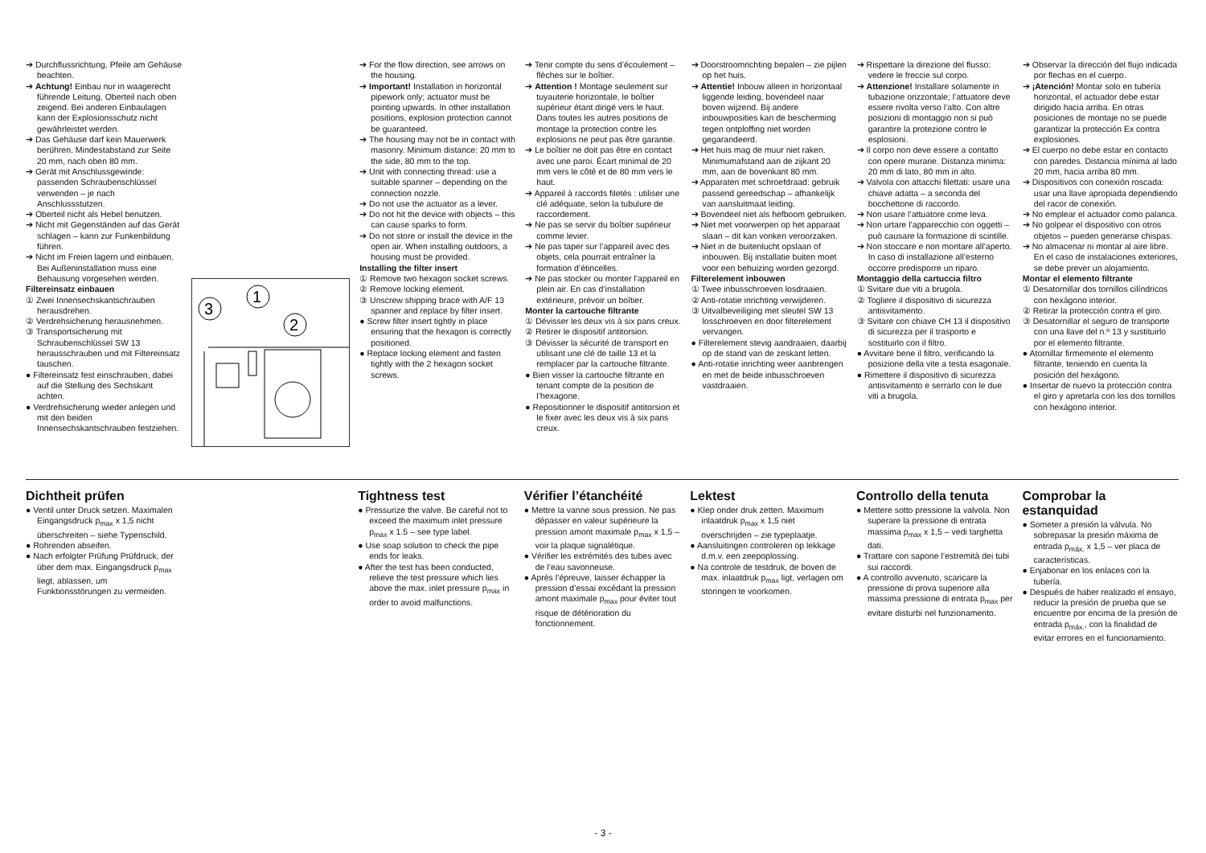➔ Durchflussrichtung, Pfeile am Gehäuse beachten.
➔ Achtung! Einbau nur in waagerecht führende Leitung, Oberteil nach oben zeigend. Bei anderen Einbaulagen kann der Explosionsschutz nicht gewährleistet werden.
➔ Das Gehäuse darf kein Mauerwerk berühren. Mindestabstand zur Seite 20 mm, nach oben 80 mm.
➔ Gerät mit Anschlussgewinde: passenden Schraubenschlüssel verwenden – je nach Anschlussstutzen.
➔ Oberteil nicht als Hebel benutzen.
➔ Nicht mit Gegenständen auf das Gerät schlagen – kann zur Funkenbildung führen.
➔ Nicht im Freien lagern und einbauen. Bei Außeninstallation muss eine Behausung vorgesehen werden.
Filtereinsatz einbauen
① Zwei Innensechskantschrauben herausdrehen.
② Verdrehsicherung herausnehmen.
③ Transportsicherung mit Schraubenschlüssel SW 13 herausschrauben und mit Filtereinsatz tauschen.
● Filtereinsatz fest einschrauben, dabei auf die Stellung des Sechskant achten.
● Verdrehsicherung wieder anlegen und mit den beiden Innensechskantschrauben festziehen.
3
1
2
➔ For the flow direction, see arrows on the housing.
➔ Important! Installation in horizontal pipework only; actuator must be pointing upwards. In other installation positions, explosion protection cannot be guaranteed.
➔ The housing may not be in contact with masonry. Minimum distance: 20 mm to the side, 80 mm to the top.
➔ Unit with connecting thread: use a suitable spanner – depending on the connection nozzle.
➔ Do not use the actuator as a lever.
➔ Do not hit the device with objects – this can cause sparks to form.
➔ Do not store or install the device in the open air. When installing outdoors, a housing must be provided.
Installing the filter insert
① Remove two hexagon socket screws.
② Remove locking element.
③ Unscrew shipping brace with A/F 13 spanner and replace by filter insert.
● Screw filter insert tightly in place ensuring that the hexagon is correctly positioned.
● Replace locking element and fasten tightly with the 2 hexagon socket screws.
➔ Tenir compte du sens d’écoulement – flèches sur le boîtier.
➔ Attention ! Montage seulement sur tuyauterie horizontale, le boîtier supérieur étant dirigé vers le haut. Dans toutes les autres positions de montage la protection contre les explosions ne peut pas être garantie.
➔ Le boîtier ne doit pas être en contact avec une paroi. Écart minimal de 20 mm vers le côté et de 80 mm vers le haut.
➔ Appareil à raccords filetés : utiliser une clé adéquate, selon la tubulure de raccordement.
➔ Ne pas se servir du boîtier supérieur comme levier.
➔ Ne pas taper sur l’appareil avec des objets, cela pourrait entraîner la formation d’étincelles.
➔ Ne pas stocker ou monter l’appareil en plein air. En cas d’installation extérieure, prévoir un boîtier.
Monter la cartouche filtrante
① Dévisser les deux vis à six pans creux.
② Retirer le dispositif antitorsion.
③ Dévisser la sécurité de transport en utilisant une clé de taille 13 et la remplacer par la cartouche filtrante.
● Bien visser la cartouche filtrante en tenant compte de la position de l’hexagone.
● Repositionner le dispositif antitorsion et le fixer avec les deux vis à six pans creux.
➔ Doorstroomrichting bepalen – zie pijlen op het huis.
➔ Attentie! Inbouw alleen in horizontaal liggende leiding, bovendeel naar boven wijzend. Bij andere inbouwposities kan de bescherming tegen ontploffing niet worden gegarandeerd.
➔ Het huis mag de muur niet raken. Minimumafstand aan de zijkant 20 mm, aan de bovenkant 80 mm.
➔ Apparaten met schroefdraad: gebruik passend gereedschap – afhankelijk van aansluitmaat leiding.
➔ Bovendeel niet als hefboom gebruiken.
➔ Niet met voorwerpen op het apparaat slaan – dit kan vonken veroorzaken.
➔ Niet in de buitenlucht opslaan of inbouwen. Bij installatie buiten moet voor een behuizing worden gezorgd.
Filterelement inbouwen
① Twee inbusschroeven losdraaien.
② Anti-rotatie inrichting verwijderen.
③ Uitvalbeveiliging met sleutel SW 13 losschroeven en door filterelement vervangen.
● Filterelement stevig aandraaien, daarbij op de stand van de zeskant letten.
● Anti-rotatie inrichting weer aanbrengen en met de beide inbusschroeven vastdraaien.
➔ Rispettare la direzione del flusso: vedere le freccie sul corpo.
➔ Attenzione! Installare solamente in tubazione orizzontale; l’attuatore deve essere rivolta verso l’alto. Con altre posizioni di montaggio non si può garantire la protezione contro le esplosioni.
➔ Il corpo non deve essere a contatto con opere murarie. Distanza minima: 20 mm di lato, 80 mm in alto.
➔ Valvola con attacchi filettati: usare una chiave adatta – a seconda del bocchettone di raccordo.
➔ Non usare l’attuatore come leva.
➔ Non urtare l’apparecchio con oggetti – può causare la formazione di scintille.
➔ Non stoccare e non montare all’aperto. In caso di installazione all’esterno occorre predisporre un riparo.
Montaggio della cartuccia filtro
① Svitare due viti a brugola.
② Togliere il dispositivo di sicurezza antisvitamento.
③ Svitare con chiave CH 13 il dispositivo di sicurezza per il trasporto e sostituirlo con il filtro.
● Avvitare bene il filtro, verificando la posizione della vite a testa esagonale.
● Rimettere il dispositivo di sicurezza antisvitamento e serrarlo con le due viti a brugola.
➔ Observar la dirección del flujo indicada por flechas en el cuerpo.
➔ ¡Atención! Montar solo en tubería horizontal, el actuador debe estar dirigido hacia arriba. En otras posiciones de montaje no se puede garantizar la protección Ex contra explosiones.
➔ El cuerpo no debe estar en contacto con paredes. Distancia mínima al lado 20 mm, hacia arriba 80 mm.
➔ Dispositivos con conexión roscada: usar una llave apropiada dependiendo del racor de conexión.
➔ No emplear el actuador como palanca.
➔ No golpear el dispositivo con otros objetos – pueden generarse chispas.
➔ No almacenar ni montar al aire libre. En el caso de instalaciones exteriores, se debe prever un alojamiento.
Montar el elemento filtrante
① Desatornillar dos tornillos cilíndricos con hexágono interior.
② Retirar la protección contra el giro.
③ Desatornillar el seguro de transporte con una llave del n.º 13 y sustituirlo por el elemento filtrante.
● Atornillar firmemente el elemento filtrante, teniendo en cuenta la posición del hexágono.
● Insertar de nuevo la protección contra el giro y apretarla con los dos tornillos con hexágono interior.
Dichtheit prüfen
● Ventil unter Druck setzen. Maximalen Eingangsdruck p<sub>max</sub> x 1,5 nicht überschreiten – siehe Typenschild.
● Rohrenden abseifen.
● Nach erfolgter Prüfung Prüfdruck, der über dem max. Eingangsdruck p<sub>max</sub> liegt, ablassen, um Funktionsstörungen zu vermeiden.
Tightness test
● Pressurize the valve. Be careful not to exceed the maximum inlet pressure p<sub>max</sub> x 1.5 – see type label.
● Use soap solution to check the pipe ends for leaks.
● After the test has been conducted, relieve the test pressure which lies above the max. inlet pressure p<sub>max</sub> in order to avoid malfunctions.
Vérifier l’étanchéité
● Mettre la vanne sous pression. Ne pas dépasser en valeur supérieure la pression amont maximale p<sub>max</sub> x 1,5 – voir la plaque signalétique.
● Vérifier les extrémités des tubes avec de l’eau savonneuse.
● Après l’épreuve, laisser échapper la pression d’essai excédant la pression amont maximale p<sub>max</sub> pour éviter tout risque de détérioration du fonctionnement.
Lektest
● Klep onder druk zetten. Maximum inlaatdruk p<sub>max</sub> x 1,5 niet overschrijden – zie typeplaatje.
● Aansluitingen controleren op lekkage d.m.v. een zeepoplossing.
● Na controle de testdruk, de boven de max. inlaatdruk p<sub>max</sub> ligt, verlagen om storingen te voorkomen.
Controllo della tenuta
● Mettere sotto pressione la valvola. Non superare la pressione di entrata massima p<sub>max</sub> x 1,5 – vedi targhetta dati.
● Trattare con sapone l’estremità dei tubi sui raccordi.
● A controllo avvenuto, scaricare la pressione di prova superiore alla massima pressione di entrata p<sub>max</sub> per evitare disturbi nel funzionamento.
Comprobar la estanquidad
● Someter a presión la válvula. No sobrepasar la presión máxima de entrada p<sub>máx.</sub> x 1,5 – ver placa de características.
● Enjabonar en los enlaces con la tubería.
● Después de haber realizado el ensayo, reducir la presión de prueba que se encuentre por encima de la presión de entrada p<sub>máx.</sub>, con la finalidad de evitar errores en el funcionamiento.
- 3 -